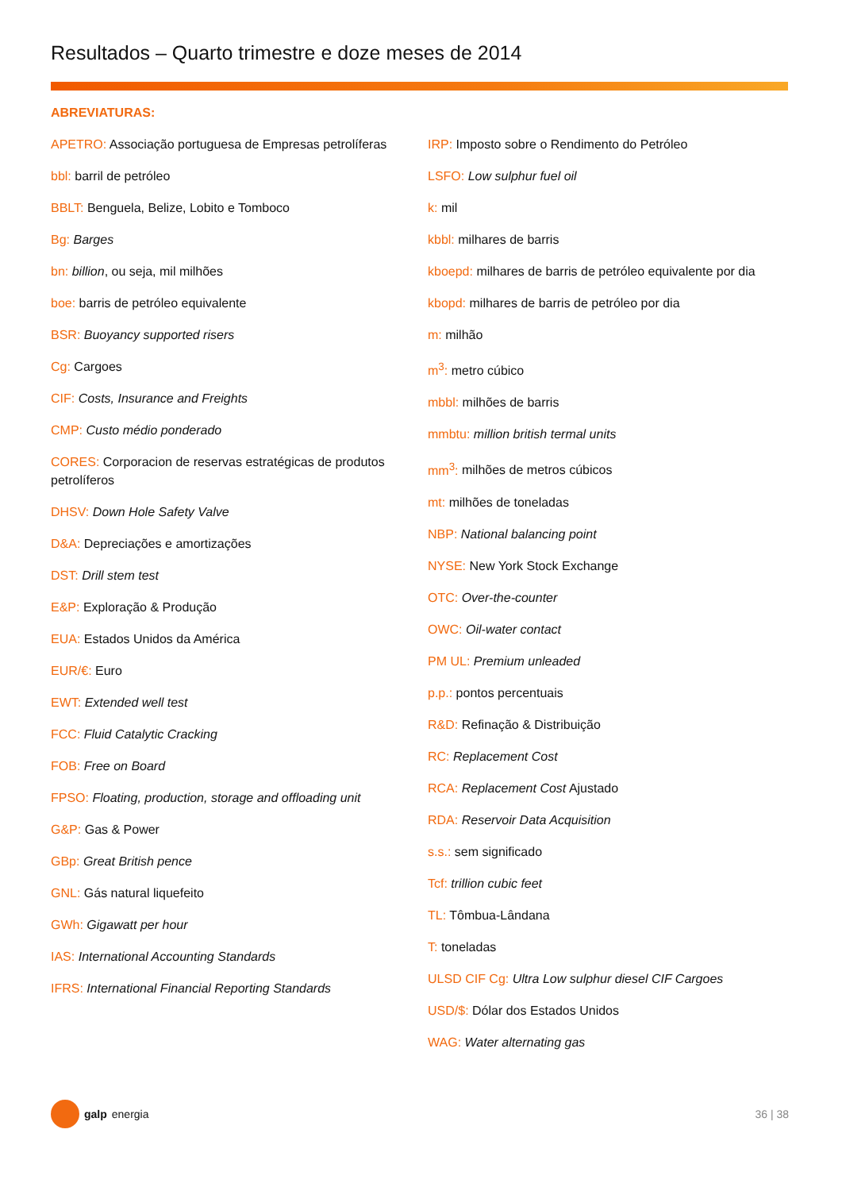Resultados – Quarto trimestre e doze meses de 2014
ABREVIATURAS:
APETRO: Associação portuguesa de Empresas petrolíferas
bbl: barril de petróleo
BBLT: Benguela, Belize, Lobito e Tomboco
Bg: Barges
bn: billion, ou seja, mil milhões
boe: barris de petróleo equivalente
BSR: Buoyancy supported risers
Cg: Cargoes
CIF: Costs, Insurance and Freights
CMP: Custo médio ponderado
CORES: Corporacion de reservas estratégicas de produtos petrolíferos
DHSV: Down Hole Safety Valve
D&A: Depreciações e amortizações
DST: Drill stem test
E&P: Exploração & Produção
EUA: Estados Unidos da América
EUR/€: Euro
EWT: Extended well test
FCC: Fluid Catalytic Cracking
FOB: Free on Board
FPSO: Floating, production, storage and offloading unit
G&P: Gas & Power
GBp: Great British pence
GNL: Gás natural liquefeito
GWh: Gigawatt per hour
IAS: International Accounting Standards
IFRS: International Financial Reporting Standards
IRP: Imposto sobre o Rendimento do Petróleo
LSFO: Low sulphur fuel oil
k: mil
kbbl: milhares de barris
kboepd: milhares de barris de petróleo equivalente por dia
kbopd: milhares de barris de petróleo por dia
m: milhão
m<sup>3</sup>: metro cúbico
mbbl: milhões de barris
mmbtu: million british termal units
mm<sup>3</sup>: milhões de metros cúbicos
mt: milhões de toneladas
NBP: National balancing point
NYSE: New York Stock Exchange
OTC: Over-the-counter
OWC: Oil-water contact
PM UL: Premium unleaded
p.p.: pontos percentuais
R&D: Refinação & Distribuição
RC: Replacement Cost
RCA: Replacement Cost Ajustado
RDA: Reservoir Data Acquisition
s.s.: sem significado
Tcf: trillion cubic feet
TL: Tômbua-Lândana
T: toneladas
ULSD CIF Cg: Ultra Low sulphur diesel CIF Cargoes
USD/$: Dólar dos Estados Unidos
WAG: Water alternating gas
galp energia 36 | 38